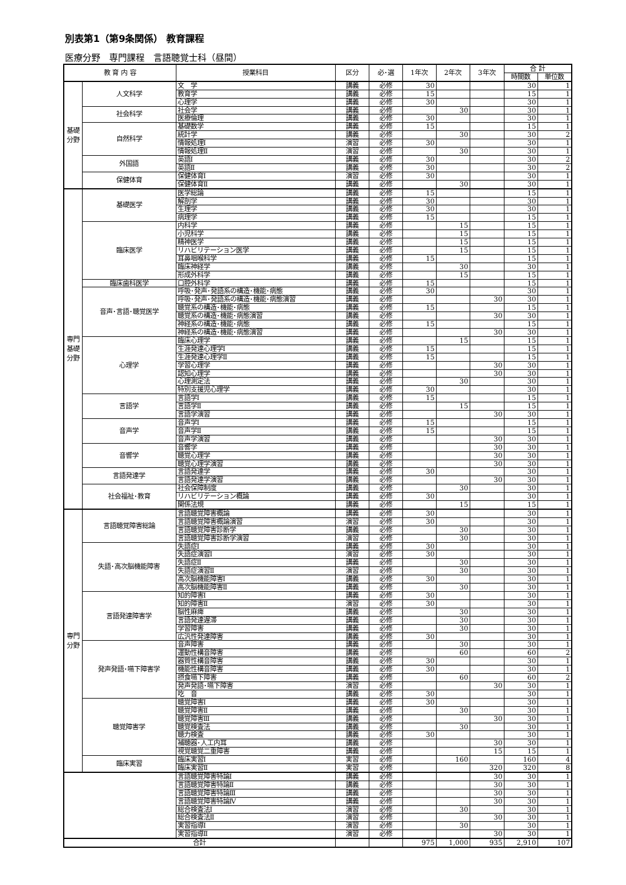別表第1（第9条関係） 教育課程
医療分野　専門課程　言語聴覚士科（昼間）
| 教 育 内 容 | | 授業科目 | 区分 | 必･選 | 1年次 | 2年次 | 3年次 | 合 計 | |
| --- | --- | --- | --- | --- | --- | --- | --- | --- | --- |
| | | | | | | | | 時間数 | 単位数 |
| 基礎分野 | 人文科学 | 文 学 | 講義 | 必修 | 30 | | | 30 | 1 |
| | | 教育学 | 講義 | 必修 | 15 | | | 15 | 1 |
| | | 心理学 | 講義 | 必修 | 30 | | | 30 | 1 |
| | 社会科学 | 社会学 | 講義 | 必修 | | 30 | | 30 | 1 |
| | | 医療倫理 | 講義 | 必修 | 30 | | | 30 | 1 |
| | 自然科学 | 基礎数学 | 講義 | 必修 | 15 | | | 15 | 1 |
| | | 統計学 | 講義 | 必修 | | 30 | | 30 | 2 |
| | | 情報処理Ⅰ | 演習 | 必修 | 30 | | | 30 | 1 |
| | | 情報処理Ⅱ | 演習 | 必修 | | 30 | | 30 | 1 |
| | 外国語 | 英語Ⅰ | 講義 | 必修 | 30 | | | 30 | 2 |
| | | 英語Ⅱ | 講義 | 必修 | 30 | | | 30 | 2 |
| | 保健体育 | 保健体育Ⅰ | 演習 | 必修 | 30 | | | 30 | 1 |
| | | 保健体育Ⅱ | 講義 | 必修 | | 30 | | 30 | 1 |
| 専門基礎分野 | 基礎医学 | 医学総論 | 講義 | 必修 | 15 | | | 15 | 1 |
| | | 解剖学 | 講義 | 必修 | 30 | | | 30 | 1 |
| | | 生理学 | 講義 | 必修 | 30 | | | 30 | 1 |
| | | 病理学 | 講義 | 必修 | 15 | | | 15 | 1 |
| | 臨床医学 | 内科学 | 講義 | 必修 | | 15 | | 15 | 1 |
| | | 小児科学 | 講義 | 必修 | | 15 | | 15 | 1 |
| | | 精神医学 | 講義 | 必修 | | 15 | | 15 | 1 |
| | | リハビリテーション医学 | 講義 | 必修 | | 15 | | 15 | 1 |
| | | 耳鼻咽喉科学 | 講義 | 必修 | 15 | | | 15 | 1 |
| | | 臨床神経学 | 講義 | 必修 | | 30 | | 30 | 1 |
| | | 形成外科学 | 講義 | 必修 | | 15 | | 15 | 1 |
| | 臨床歯科医学 | 口腔外科学 | 講義 | 必修 | 15 | | | 15 | 1 |
| | 音声･言語･聴覚医学 | 呼吸･発声･発語系の構造･機能･病態 | 講義 | 必修 | 30 | | | 30 | 1 |
| | | 呼吸･発声･発語系の構造･機能･病態演習 | 講義 | 必修 | | | 30 | 30 | 1 |
| | | 聴覚系の構造･機能･病態 | 講義 | 必修 | 15 | | | 15 | 1 |
| | | 聴覚系の構造･機能･病態演習 | 講義 | 必修 | | | 30 | 30 | 1 |
| | | 神経系の構造･機能･病態 | 講義 | 必修 | 15 | | | 15 | 1 |
| | | 神経系の構造･機能･病態演習 | 講義 | 必修 | | | 30 | 30 | 1 |
| | 心理学 | 臨床心理学 | 講義 | 必修 | | 15 | | 15 | 1 |
| | | 生涯発達心理学Ⅰ | 講義 | 必修 | 15 | | | 15 | 1 |
| | | 生涯発達心理学Ⅱ | 講義 | 必修 | 15 | | | 15 | 1 |
| | | 学習心理学 | 講義 | 必修 | | | 30 | 30 | 1 |
| | | 認知心理学 | 講義 | 必修 | | | 30 | 30 | 1 |
| | | 心理測定法 | 講義 | 必修 | | 30 | | 30 | 1 |
| | | 特別支援児心理学 | 講義 | 必修 | 30 | | | 30 | 1 |
| | 言語学 | 言語学Ⅰ | 講義 | 必修 | 15 | | | 15 | 1 |
| | | 言語学Ⅱ | 講義 | 必修 | | 15 | | 15 | 1 |
| | | 言語学演習 | 講義 | 必修 | | | 30 | 30 | 1 |
| | 音声学 | 音声学Ⅰ | 講義 | 必修 | 15 | | | 15 | 1 |
| | | 音声学Ⅱ | 講義 | 必修 | 15 | | | 15 | 1 |
| | | 音声学演習 | 講義 | 必修 | | | 30 | 30 | 1 |
| | 音響学 | 音響学 | 講義 | 必修 | | | 30 | 30 | 1 |
| | | 聴覚心理学 | 講義 | 必修 | | | 30 | 30 | 1 |
| | | 聴覚心理学演習 | 講義 | 必修 | | | 30 | 30 | 1 |
| | 言語発達学 | 言語発達学 | 講義 | 必修 | 30 | | | 30 | 1 |
| | | 言語発達学演習 | 講義 | 必修 | | | 30 | 30 | 1 |
| | 社会福祉･教育 | 社会保障制度 | 講義 | 必修 | | 30 | | 30 | 1 |
| | | リハビリテーション概論 | 講義 | 必修 | 30 | | | 30 | 1 |
| | | 関係法規 | 講義 | 必修 | | 15 | | 15 | 1 |
| 専門分野 | 言語聴覚障害総論 | 言語聴覚障害概論 | 講義 | 必修 | 30 | | | 30 | 1 |
| | | 言語聴覚障害概論演習 | 演習 | 必修 | 30 | | | 30 | 1 |
| | | 言語聴覚障害診断学 | 講義 | 必修 | | 30 | | 30 | 1 |
| | | 言語聴覚障害診断学演習 | 演習 | 必修 | | 30 | | 30 | 1 |
| | 失語･高次脳機能障害 | 失語症Ⅰ | 講義 | 必修 | 30 | | | 30 | 1 |
| | | 失語症演習Ⅰ | 演習 | 必修 | 30 | | | 30 | 1 |
| | | 失語症Ⅱ | 講義 | 必修 | | 30 | | 30 | 1 |
| | | 失語症演習Ⅱ | 演習 | 必修 | | 30 | | 30 | 1 |
| | | 高次脳機能障害Ⅰ | 講義 | 必修 | 30 | | | 30 | 1 |
| | | 高次脳機能障害Ⅱ | 講義 | 必修 | | 30 | | 30 | 1 |
| | 言語発達障害学 | 知的障害Ⅰ | 講義 | 必修 | 30 | | | 30 | 1 |
| | | 知的障害Ⅱ | 演習 | 必修 | 30 | | | 30 | 1 |
| | | 脳性麻痺 | 講義 | 必修 | | 30 | | 30 | 1 |
| | | 言語発達遅滞 | 講義 | 必修 | | 30 | | 30 | 1 |
| | | 学習障害 | 講義 | 必修 | | 30 | | 30 | 1 |
| | | 広汎性発達障害 | 講義 | 必修 | 30 | | | 30 | 1 |
| | 発声発語･嚥下障害学 | 音声障害 | 講義 | 必修 | | 30 | | 30 | 1 |
| | | 運動性構音障害 | 講義 | 必修 | | 60 | | 60 | 2 |
| | | 器質性構音障害 | 講義 | 必修 | 30 | | | 30 | 1 |
| | | 機能性構音障害 | 講義 | 必修 | 30 | | | 30 | 1 |
| | | 摂食嚥下障害 | 講義 | 必修 | | 60 | | 60 | 2 |
| | | 発声発語･嚥下障害 | 演習 | 必修 | | | 30 | 30 | 1 |
| | | 吃 音 | 講義 | 必修 | 30 | | | 30 | 1 |
| | 聴覚障害学 | 聴覚障害Ⅰ | 講義 | 必修 | 30 | | | 30 | 1 |
| | | 聴覚障害Ⅱ | 講義 | 必修 | | 30 | | 30 | 1 |
| | | 聴覚障害Ⅲ | 講義 | 必修 | | | 30 | 30 | 1 |
| | | 聴覚検査法 | 講義 | 必修 | | 30 | | 30 | 1 |
| | | 聴力検査 | 講義 | 必修 | 30 | | | 30 | 1 |
| | | 補聴器･人工内耳 | 講義 | 必修 | | | 30 | 30 | 1 |
| | | 視覚聴覚二重障害 | 講義 | 必修 | | | 15 | 15 | 1 |
| | 臨床実習 | 臨床実習Ⅰ | 実習 | 必修 | | 160 | | 160 | 4 |
| | | 臨床実習Ⅱ | 実習 | 必修 | | | 320 | 320 | 8 |
| | | 言語聴覚障害特論Ⅰ | 講義 | 必修 | | | 30 | 30 | 1 |
| | | 言語聴覚障害特論Ⅱ | 講義 | 必修 | | | 30 | 30 | 1 |
| | | 言語聴覚障害特論Ⅲ | 講義 | 必修 | | | 30 | 30 | 1 |
| | | 言語聴覚障害特論Ⅳ | 講義 | 必修 | | | 30 | 30 | 1 |
| | | 総合検査法Ⅰ | 演習 | 必修 | | 30 | | 30 | 1 |
| | | 総合検査法Ⅱ | 演習 | 必修 | | | 30 | 30 | 1 |
| | | 実習指導Ⅰ | 演習 | 必修 | | 30 | | 30 | 1 |
| | | 実習指導Ⅱ | 演習 | 必修 | | | 30 | 30 | 1 |
| 合計 | | | | | 975 | 1,000 | 935 | 2,910 | 107 |